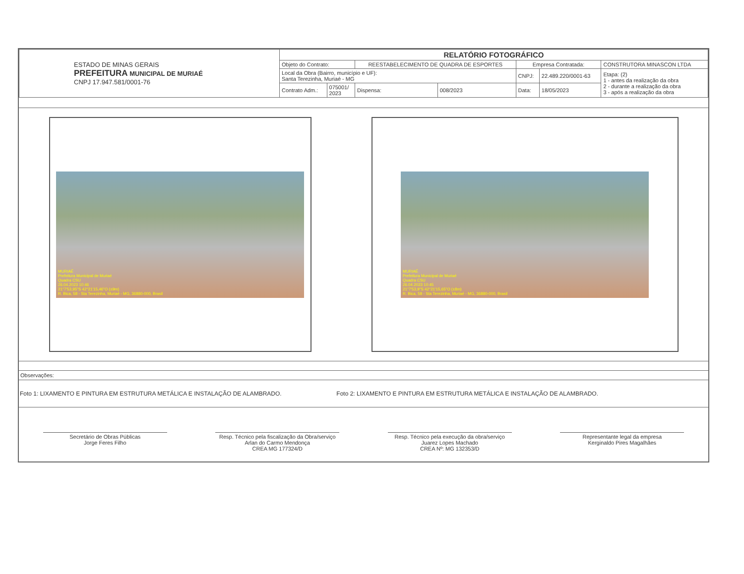| ESTADO DE MINAS GERAIS PREFEITURA MUNICIPAL DE MURIAÉ CNPJ 17.947.581/0001-76 | RELATÓRIO FOTOGRÁFICO | | | | | | |
| | Objeto do Contrato: | | REESTABELECIMENTO DE QUADRA DE ESPORTES | | Empresa Contratada: | | CONSTRUTORA MINASCON LTDA |
| | Local da Obra (Bairro, município e UF): Santa Terezinha, Muriaé - MG | | | | CNPJ: | 22.489.220/0001-63 | Etapa: (2) 1 - antes da realização da obra 2 - durante a realização da obra 3 - após a realização da obra |
| | Contrato Adm.: | 075001/ 2023 | Dispensa: | 008/2023 | Data: | 18/05/2023 | |
MURIAÉ
Prefeitura Municipal de Muriaé
Quadra CSU
26.04.2023 10:46
21°7'53,95"S 42°21'15,46"O (±9m)
R. Bica, 58 - Sta Terezinha, Muriaé - MG, 36880-000, Brasil
MURIAÉ
Prefeitura Municipal de Muriaé
Quadra CSU
26.04.2023 10:45
21°7'53,9"S 42°21'15,65"O (±8m)
R. Bica, 58 - Sta Terezinha, Muriaé - MG, 36880-000, Brasil
Observações:
Foto 1: LIXAMENTO E PINTURA EM ESTRUTURA METÁLICA E INSTALAÇÃO DE ALAMBRADO. Foto 2: LIXAMENTO E PINTURA EM ESTRUTURA METÁLICA E INSTALAÇÃO DE ALAMBRADO.
Secretário de Obras Públicas
Jorge Feres Filho
Resp. Técnico pela fiscalização da Obra/serviço
Arlan do Carmo Mendonça
CREA MG 177324/D
Resp. Técnico pela execução da obra/serviço
Juarez Lopes Machado
CREA Nº: MG 132353/D
Representante legal da empresa
Kerginaldo Pires Magalhães